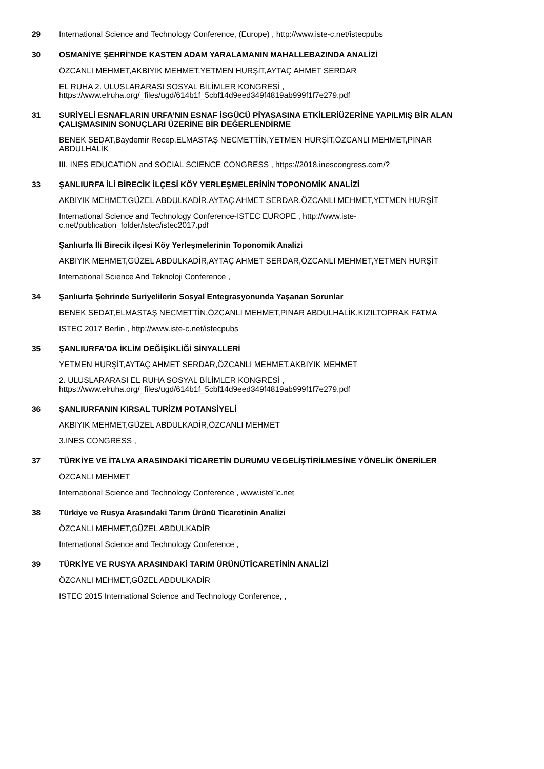29
International Science and Technology Conference, (Europe) , http://www.iste-c.net/istecpubs
30
OSMANİYE ŞEHRİ’NDE KASTEN ADAM YARALAMANIN MAHALLEBAZINDA ANALİZİ
ÖZCANLI MEHMET,AKBIYIK MEHMET,YETMEN HURŞİT,AYTAÇ AHMET SERDAR
EL RUHA 2. ULUSLARARASI SOSYAL BİLİMLER KONGRESİ ,
https://www.elruha.org/_files/ugd/614b1f_5cbf14d9eed349f4819ab999f1f7e279.pdf
31
SURİYELİ ESNAFLARIN URFA’NIN ESNAF İSGÜCÜ PİYASASINA ETKİLERİÜZERİNE YAPILMIŞ BİR ALAN ÇALIŞMASININ SONUÇLARI ÜZERİNE BİR DEĞERLENDİRME
BENEK SEDAT,Baydemir Recep,ELMASTAŞ NECMETTİN,YETMEN HURŞİT,ÖZCANLI MEHMET,PINAR ABDULHALİK
III. INES EDUCATION and SOCIAL SCIENCE CONGRESS , https://2018.inescongress.com/?
33
ŞANLIURFA İLİ BİRECİK İLÇESİ KÖY YERLEŞMELERİNİN TOPONOMİK ANALİZİ
AKBIYIK MEHMET,GÜZEL ABDULKADİR,AYTAÇ AHMET SERDAR,ÖZCANLI MEHMET,YETMEN HURŞİT
International Science and Technology Conference-ISTEC EUROPE , http://www.iste-c.net/publication_folder/istec/istec2017.pdf
Şanlıurfa İli Birecik ilçesi Köy Yerleşmelerinin Toponomik Analizi
AKBIYIK MEHMET,GÜZEL ABDULKADİR,AYTAÇ AHMET SERDAR,ÖZCANLI MEHMET,YETMEN HURŞİT
International Scıence And Teknoloji Conference ,
34
Şanlıurfa Şehrinde Suriyelilerin Sosyal Entegrasyonunda Yaşanan Sorunlar
BENEK SEDAT,ELMASTAŞ NECMETTİN,ÖZCANLI MEHMET,PINAR ABDULHALİK,KIZILTOPRAK FATMA
ISTEC 2017 Berlin , http://www.iste-c.net/istecpubs
35
ŞANLIURFA’DA İKLİM DEĞİŞİKLİĞİ SİNYALLERİ
YETMEN HURŞİT,AYTAÇ AHMET SERDAR,ÖZCANLI MEHMET,AKBIYIK MEHMET
2. ULUSLARARASI EL RUHA SOSYAL BİLİMLER KONGRESİ ,
https://www.elruha.org/_files/ugd/614b1f_5cbf14d9eed349f4819ab999f1f7e279.pdf
36
ŞANLIURFANIN KIRSAL TURİZM POTANSİYELİ
AKBIYIK MEHMET,GÜZEL ABDULKADİR,ÖZCANLI MEHMET
3.INES CONGRESS ,
37
TÜRKİYE VE İTALYA ARASINDAKİ TİCARETİN DURUMU VEGELİŞTİRİLMESİNE YÖNELİK ÖNERİLER
ÖZCANLI MEHMET
International Science and Technology Conference , www.iste□c.net
38
Türkiye ve Rusya Arasındaki Tarım Ürünü Ticaretinin Analizi
ÖZCANLI MEHMET,GÜZEL ABDULKADİR
International Science and Technology Conference ,
39
TÜRKİYE VE RUSYA ARASINDAKİ TARIM ÜRÜNÜTİCARETİNİN ANALİZİ
ÖZCANLI MEHMET,GÜZEL ABDULKADİR
ISTEC 2015 International Science and Technology Conference, ,